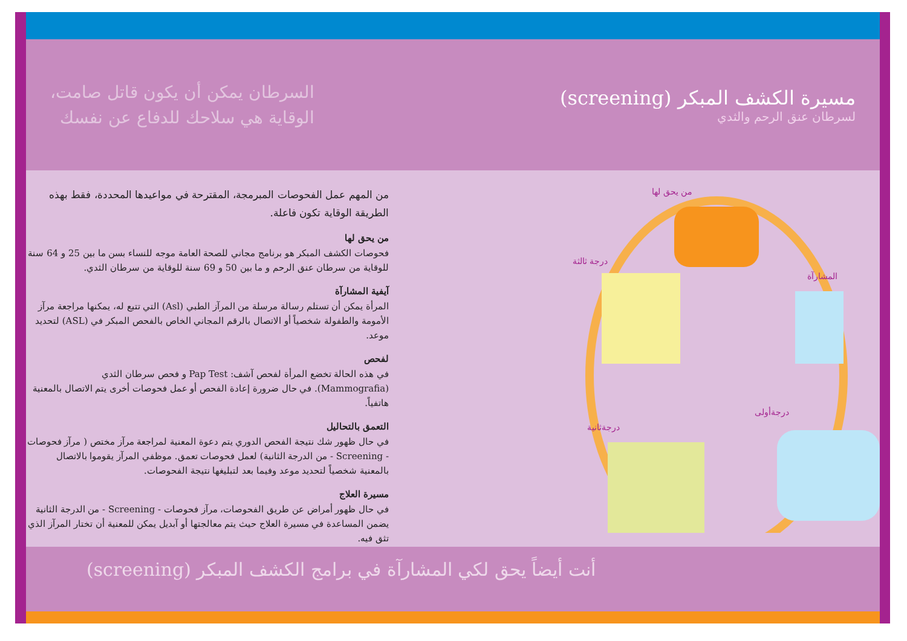مسيرة الكشف المبكر (screening)
لسرطان عنق الرحم والثدي
السرطان يمكن أن يكون قاتل صامت،
الوقاية هي سلاحك للدفاع عن نفسك
من يحق لها
المشارآة
درجة ثالثة
درجةثانية
درجةأولى
من المهم عمل الفحوصات المبرمجة، المقترحة في مواعيدها المحددة، فقط بهذه الطريقة الوقاية تكون فاعلة.
من يحق لها
فحوصات الكشف المبكر هو برنامج مجاني للصحة العامة موجه للنساء بسن ما بين 25 و 64 سنة للوقاية من سرطان عنق الرحم و ما بين 50 و 69 سنة للوقاية من سرطان الثدي.
آيفية المشارآة
المرأة يمكن أن تستلم رسالة مرسلة من المرآز الطبي (Asl) التي تتبع له، يمكنها مراجعة مرآز الأمومة والطفولة شخصياً أو الاتصال بالرقم المجاني الخاص بالفحص المبكر في (ASL) لتحديد موعد.
لفحص
في هذه الحالة تخضع المرأة لفحص آشف: Pap Test و فحص سرطان الثدي (Mammografia). في حال ضرورة إعادة الفحص أو عمل فحوصات أخرى يتم الاتصال بالمعنية هاتفياً.
التعمق بالتحاليل
في حال ظهور شك نتيجة الفحص الدوري يتم دعوة المعنية لمراجعة مرآز مختص ( مرآز فحوصات - Screening - من الدرجة الثانية) لعمل فحوصات تعمق. موظفي المرآز يقوموا بالاتصال بالمعنية شخصياً لتحديد موعد وفيما بعد لتبليغها نتيجة الفحوصات.
مسيرة العلاج
في حال ظهور أمراض عن طريق الفحوصات، مرآز فحوصات - Screening - من الدرجة الثانية يضمن المساعدة في مسيرة العلاج حيث يتم معالجتها أو آبديل يمكن للمعنية أن تختار المرآز الذي تثق فيه.
أنت أيضاً يحق لكي المشارآة في برامج الكشف المبكر (screening)